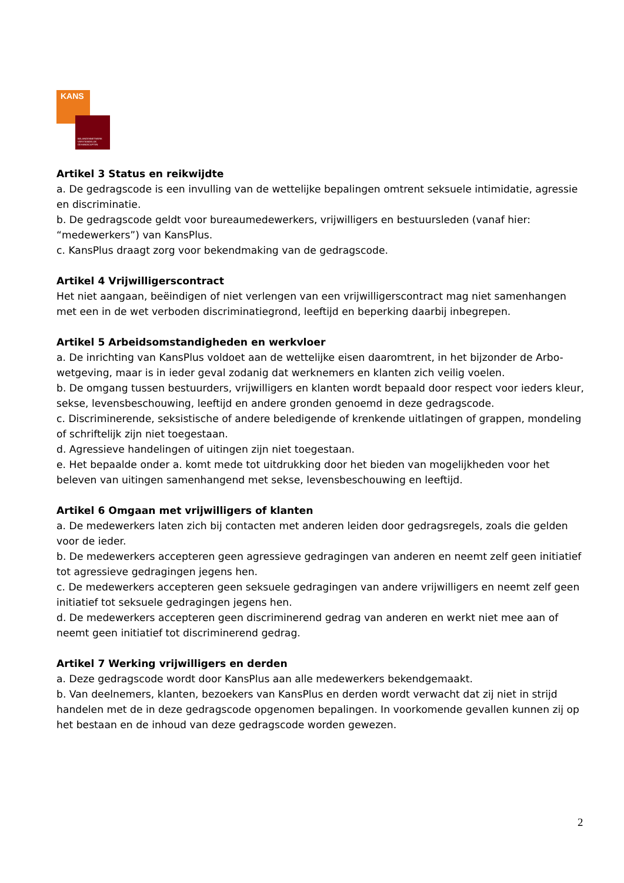KANS
BELANGENNETWERK
VERSTANDELIJK
GEHANDICAPTEN
Artikel 3 Status en reikwijdte
a. De gedragscode is een invulling van de wettelijke bepalingen omtrent seksuele intimidatie, agressie en discriminatie.
b. De gedragscode geldt voor bureaumedewerkers, vrijwilligers en bestuursleden (vanaf hier: “medewerkers”) van KansPlus.
c. KansPlus draagt zorg voor bekendmaking van de gedragscode.
Artikel 4 Vrijwilligerscontract
Het niet aangaan, beëindigen of niet verlengen van een vrijwilligerscontract mag niet samenhangen met een in de wet verboden discriminatiegrond, leeftijd en beperking daarbij inbegrepen.
Artikel 5 Arbeidsomstandigheden en werkvloer
a. De inrichting van KansPlus voldoet aan de wettelijke eisen daaromtrent, in het bijzonder de Arbo-wetgeving, maar is in ieder geval zodanig dat werknemers en klanten zich veilig voelen.
b. De omgang tussen bestuurders, vrijwilligers en klanten wordt bepaald door respect voor ieders kleur, sekse, levensbeschouwing, leeftijd en andere gronden genoemd in deze gedragscode.
c. Discriminerende, seksistische of andere beledigende of krenkende uitlatingen of grappen, mondeling of schriftelijk zijn niet toegestaan.
d. Agressieve handelingen of uitingen zijn niet toegestaan.
e. Het bepaalde onder a. komt mede tot uitdrukking door het bieden van mogelijkheden voor het beleven van uitingen samenhangend met sekse, levensbeschouwing en leeftijd.
Artikel 6 Omgaan met vrijwilligers of klanten
a. De medewerkers laten zich bij contacten met anderen leiden door gedragsregels, zoals die gelden voor de ieder.
b. De medewerkers accepteren geen agressieve gedragingen van anderen en neemt zelf geen initiatief tot agressieve gedragingen jegens hen.
c. De medewerkers accepteren geen seksuele gedragingen van andere vrijwilligers en neemt zelf geen initiatief tot seksuele gedragingen jegens hen.
d. De medewerkers accepteren geen discriminerend gedrag van anderen en werkt niet mee aan of neemt geen initiatief tot discriminerend gedrag.
Artikel 7 Werking vrijwilligers en derden
a. Deze gedragscode wordt door KansPlus aan alle medewerkers bekendgemaakt.
b. Van deelnemers, klanten, bezoekers van KansPlus en derden wordt verwacht dat zij niet in strijd handelen met de in deze gedragscode opgenomen bepalingen. In voorkomende gevallen kunnen zij op het bestaan en de inhoud van deze gedragscode worden gewezen.
2